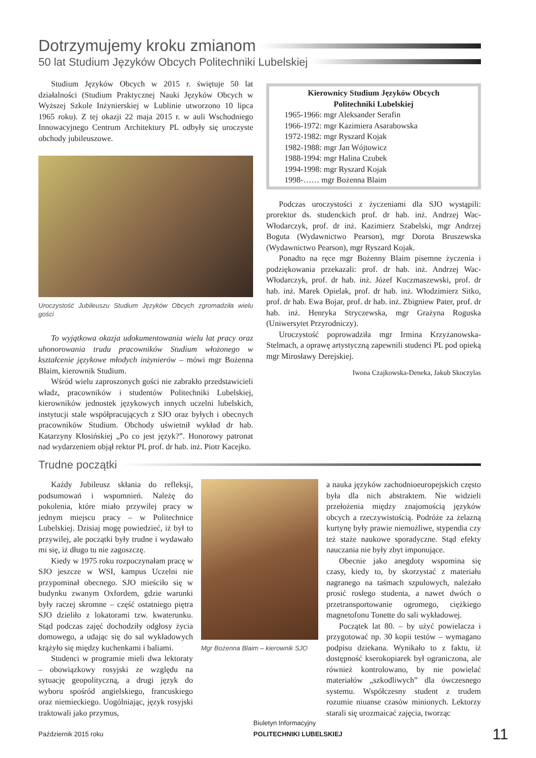Dotrzymujemy kroku zmianom
50 lat Studium Języków Obcych Politechniki Lubelskiej
Studium Języków Obcych w 2015 r. świętuje 50 lat działalności (Studium Praktycznej Nauki Języków Obcych w Wyższej Szkole Inżynierskiej w Lublinie utworzono 10 lipca 1965 roku). Z tej okazji 22 maja 2015 r. w auli Wschodniego Innowacyjnego Centrum Architektury PL odbyły się uroczyste obchody jubileuszowe.
Uroczystość Jubileuszu Studium Języków Obcych zgromadziła wielu gości
To wyjątkowa okazja udokumentowania wielu lat pracy oraz uhonorowania trudu pracowników Studium włożonego w kształcenie językowe młodych inżynierów – mówi mgr Bożenna Blaim, kierownik Studium.
Wśród wielu zaproszonych gości nie zabrakło przedstawicieli władz, pracowników i studentów Politechniki Lubelskiej, kierowników jednostek językowych innych uczelni lubelskich, instytucji stale współpracujących z SJO oraz byłych i obecnych pracowników Studium. Obchody uświetnił wykład dr hab. Katarzyny Kłosińskiej „Po co jest język?”. Honorowy patronat nad wydarzeniem objął rektor PL prof. dr hab. inż. Piotr Kacejko.
Kierownicy Studium Języków Obcych
Politechniki Lubelskiej
1965-1966: mgr Aleksander Serafin
1966-1972: mgr Kazimiera Asarabowska
1972-1982: mgr Ryszard Kojak
1982-1988: mgr Jan Wójtowicz
1988-1994: mgr Halina Czubek
1994-1998: mgr Ryszard Kojak
1998-…… mgr Bożenna Blaim
Podczas uroczystości z życzeniami dla SJO wystąpili: prorektor ds. studenckich prof. dr hab. inż. Andrzej Wac-Włodarczyk, prof. dr inż. Kazimierz Szabelski, mgr Andrzej Boguta (Wydawnictwo Pearson), mgr Dorota Bruszewska (Wydawnictwo Pearson), mgr Ryszard Kojak.
Ponadto na ręce mgr Bożenny Blaim pisemne życzenia i podziękowania przekazali: prof. dr hab. inż. Andrzej Wac-Włodarczyk, prof. dr hab. inż. Józef Kuczmaszewski, prof. dr hab. inż. Marek Opielak, prof. dr hab. inż. Włodzimierz Sitko, prof. dr hab. Ewa Bojar, prof. dr hab. inż. Zbigniew Pater, prof. dr hab. inż. Henryka Stryczewska, mgr Grażyna Roguska (Uniwersytet Przyrodniczy).
Uroczystość poprowadziła mgr Irmina Krzyżanowska-Stelmach, a oprawę artystyczną zapewnili studenci PL pod opieką mgr Mirosławy Derejskiej.
Iwona Czajkowska-Deneka, Jakub Skoczylas
Trudne początki
Każdy Jubileusz skłania do refleksji, podsumowań i wspomnień. Należę do pokolenia, które miało przywilej pracy w jednym miejscu pracy – w Politechnice Lubelskiej. Dzisiaj mogę powiedzieć, iż był to przywilej, ale początki były trudne i wydawało mi się, iż długo tu nie zagoszczę.
Kiedy w 1975 roku rozpoczynałam pracę w SJO jeszcze w WSI, kampus Uczelni nie przypominał obecnego. SJO mieściło się w budynku zwanym Oxfordem, gdzie warunki były raczej skromne – część ostatniego piętra SJO dzieliło z lokatorami tzw. kwaterunku. Stąd podczas zajęć dochodziły odgłosy życia domowego, a udając się do sal wykładowych krążyło się między kuchenkami i baliami.
Studenci w programie mieli dwa lektoraty – obowiązkowy rosyjski ze względu na sytuację geopolityczną, a drugi język do wyboru spośród angielskiego, francuskiego oraz niemieckiego. Uogólniając, język rosyjski traktowali jako przymus,
Mgr Bożenna Blaim – kierownik SJO
a nauka języków zachodnioeuropejskich często była dla nich abstraktem. Nie widzieli przełożenia między znajomością języków obcych a rzeczywistością. Podróże za żelazną kurtynę były prawie niemożliwe, stypendia czy też staże naukowe sporadyczne. Stąd efekty nauczania nie były zbyt imponujące.
Obecnie jako anegdoty wspomina się czasy, kiedy to, by skorzystać z materiału nagranego na taśmach szpulowych, należało prosić rosłego studenta, a nawet dwóch o przetransportowanie ogromego, ciężkiego magnetofonu Tonette do sali wykładowej.
Początek lat 80. – by użyć powielacza i przygotować np. 30 kopii testów – wymagano podpisu dziekana. Wynikało to z faktu, iż dostępność kserokopiarek był ograniczona, ale również kontrolowano, by nie powielać materiałów „szkodliwych” dla ówczesnego systemu. Współczesny student z trudem rozumie niuanse czasów minionych. Lektorzy starali się urozmaicać zajęcia, tworząc
Październik 2015 roku Biuletyn Informacyjny
POLITECHNIKI LUBELSKIEJ 11